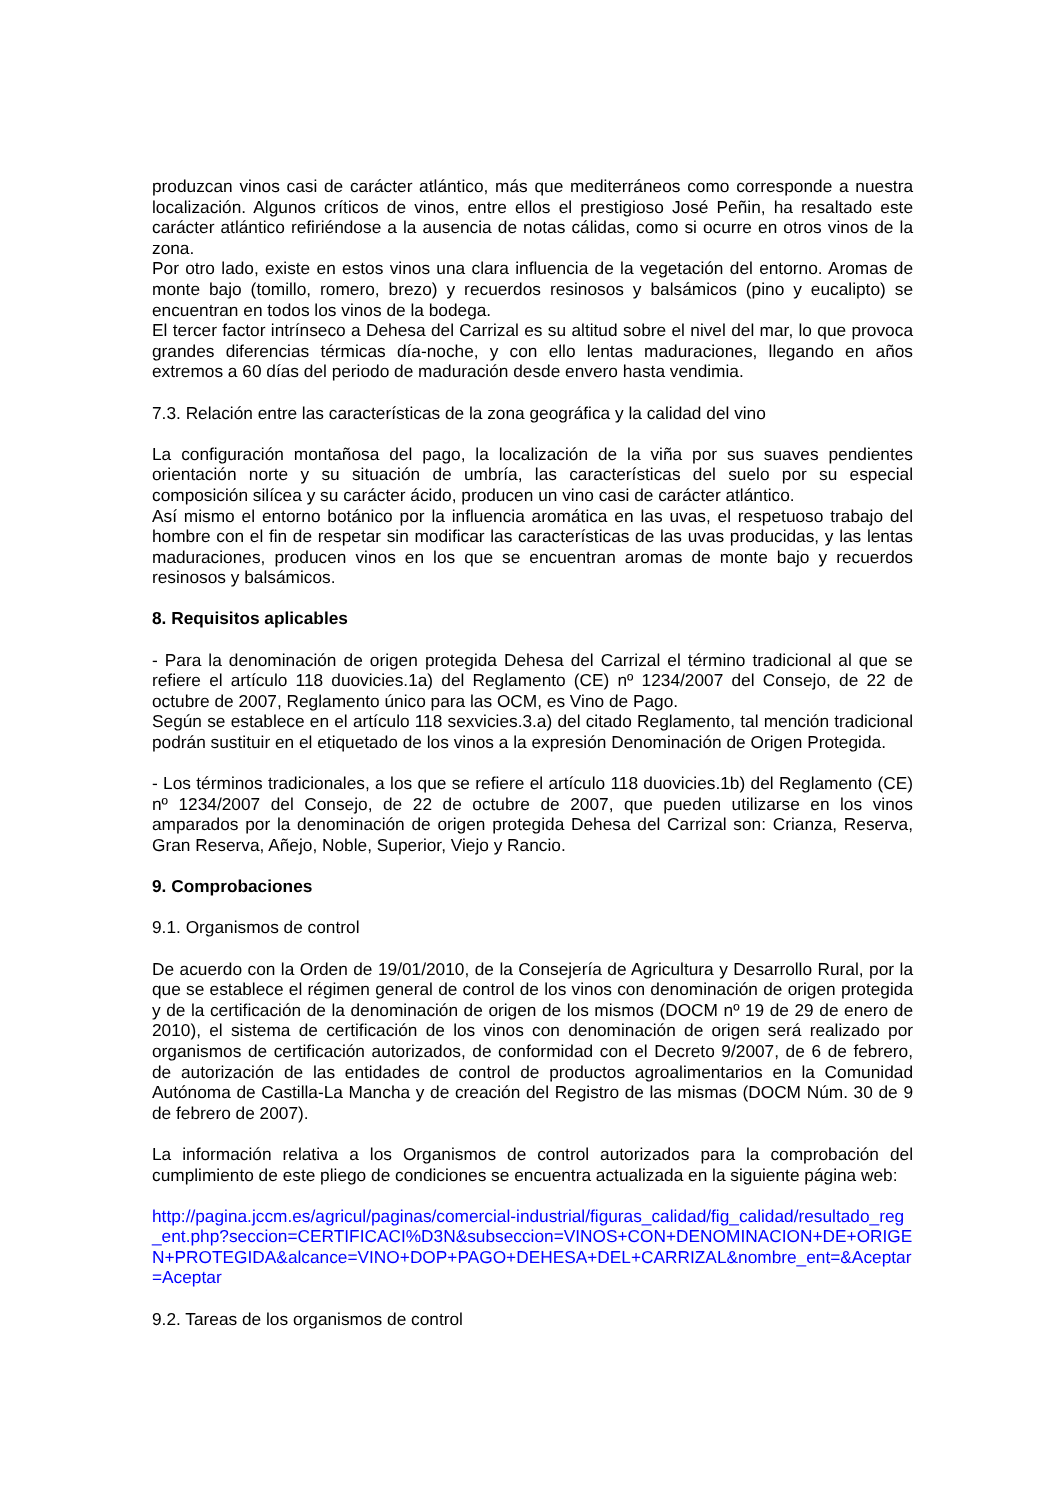produzcan vinos casi de carácter atlántico, más que mediterráneos como corresponde a nuestra localización. Algunos críticos de vinos, entre ellos el prestigioso José Peñin, ha resaltado este carácter atlántico refiriéndose a la ausencia de notas cálidas, como si ocurre en otros vinos de la zona.
Por otro lado, existe en estos vinos una clara influencia de la vegetación del entorno. Aromas de monte bajo (tomillo, romero, brezo) y recuerdos resinosos y balsámicos (pino y eucalipto) se encuentran en todos los vinos de la bodega.
El tercer factor intrínseco a Dehesa del Carrizal es su altitud sobre el nivel del mar, lo que provoca grandes diferencias térmicas día-noche, y con ello lentas maduraciones, llegando en años extremos a 60 días del periodo de maduración desde envero hasta vendimia.
7.3. Relación entre las características de la zona geográfica y la calidad del vino
La configuración montañosa del pago, la localización de la viña por sus suaves pendientes orientación norte y su situación de umbría, las características del suelo por su especial composición silícea y su carácter ácido, producen un vino casi de carácter atlántico.
Así mismo el entorno botánico por la influencia aromática en las uvas, el respetuoso trabajo del hombre con el fin de respetar sin modificar las características de las uvas producidas, y las lentas maduraciones, producen vinos en los que se encuentran aromas de monte bajo y recuerdos resinosos y balsámicos.
8. Requisitos aplicables
- Para la denominación de origen protegida Dehesa del Carrizal el término tradicional al que se refiere el artículo 118 duovicies.1a) del Reglamento (CE) nº 1234/2007 del Consejo, de 22 de octubre de 2007, Reglamento único para las OCM, es Vino de Pago.
Según se establece en el artículo 118 sexvicies.3.a) del citado Reglamento, tal mención tradicional podrán sustituir en el etiquetado de los vinos a la expresión Denominación de Origen Protegida.
- Los términos tradicionales, a los que se refiere el artículo 118 duovicies.1b) del Reglamento (CE) nº 1234/2007 del Consejo, de 22 de octubre de 2007, que pueden utilizarse en los vinos amparados por la denominación de origen protegida Dehesa del Carrizal son: Crianza, Reserva, Gran Reserva, Añejo, Noble, Superior, Viejo y Rancio.
9. Comprobaciones
9.1. Organismos de control
De acuerdo con la Orden de 19/01/2010, de la Consejería de Agricultura y Desarrollo Rural, por la que se establece el régimen general de control de los vinos con denominación de origen protegida y de la certificación de la denominación de origen de los mismos (DOCM nº 19 de 29 de enero de 2010), el sistema de certificación de los vinos con denominación de origen será realizado por organismos de certificación autorizados, de conformidad con el Decreto 9/2007, de 6 de febrero, de autorización de las entidades de control de productos agroalimentarios en la Comunidad Autónoma de Castilla-La Mancha y de creación del Registro de las mismas (DOCM Núm. 30 de 9 de febrero de 2007).
La información relativa a los Organismos de control autorizados para la comprobación del cumplimiento de este pliego de condiciones se encuentra actualizada en la siguiente página web:
http://pagina.jccm.es/agricul/paginas/comercial-industrial/figuras_calidad/fig_calidad/resultado_reg_ent.php?seccion=CERTIFICACI%D3N&subseccion=VINOS+CON+DENOMINACION+DE+ORIGEN+PROTEGIDA&alcance=VINO+DOP+PAGO+DEHESA+DEL+CARRIZAL&nombre_ent=&Aceptar=Aceptar
9.2. Tareas de los organismos de control